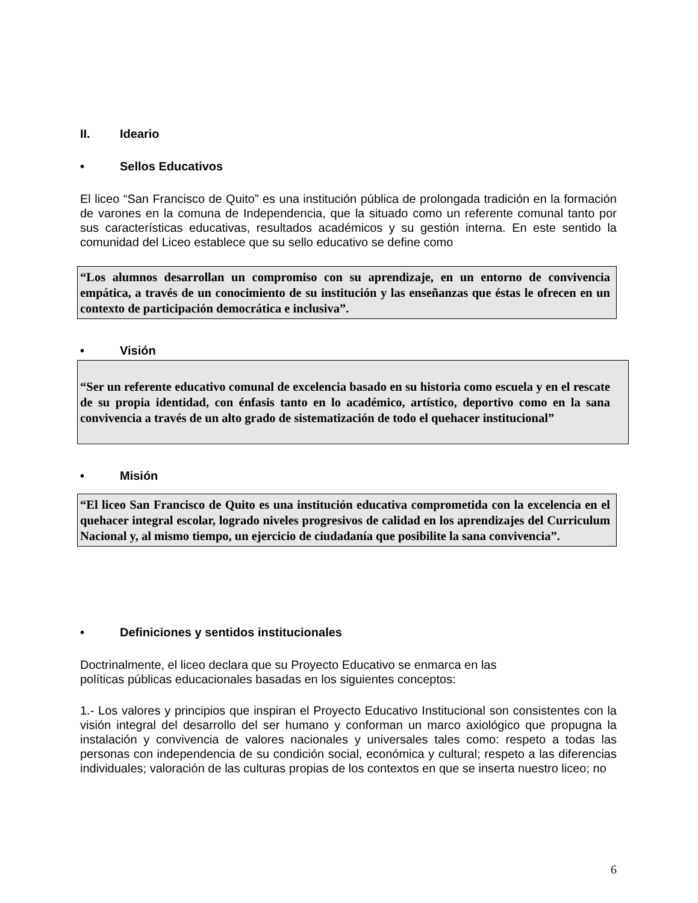II. Ideario
• Sellos Educativos
El liceo “San Francisco de Quito” es una institución pública de prolongada tradición en la formación de varones en la comuna de Independencia, que la situado como un referente comunal tanto por sus características educativas, resultados académicos y su gestión interna. En este sentido la comunidad del Liceo establece que su sello educativo se define como
“Los alumnos desarrollan un compromiso con su aprendizaje, en un entorno de convivencia empática, a través de un conocimiento de su institución y las enseñanzas que éstas le ofrecen en un contexto de participación democrática e inclusiva”.
• Visión
“Ser un referente educativo comunal de excelencia basado en su historia como escuela y en el rescate de su propia identidad, con énfasis tanto en lo académico, artístico, deportivo como en la sana convivencia a través de un alto grado de sistematización de todo el quehacer institucional”
• Misión
“El liceo San Francisco de Quito es una institución educativa comprometida con la excelencia en el quehacer integral escolar, logrado niveles progresivos de calidad en los aprendizajes del Curriculum Nacional y, al mismo tiempo, un ejercicio de ciudadanía que posibilite la sana convivencia”.
• Definiciones y sentidos institucionales
Doctrinalmente, el liceo declara que su Proyecto Educativo se enmarca en las
políticas públicas educacionales basadas en los siguientes conceptos:
1.- Los valores y principios que inspiran el Proyecto Educativo Institucional son consistentes con la visión integral del desarrollo del ser humano y conforman un marco axiológico que propugna la instalación y convivencia de valores nacionales y universales tales como: respeto a todas las personas con independencia de su condición social, económica y cultural; respeto a las diferencias individuales; valoración de las culturas propias de los contextos en que se inserta nuestro liceo; no
6